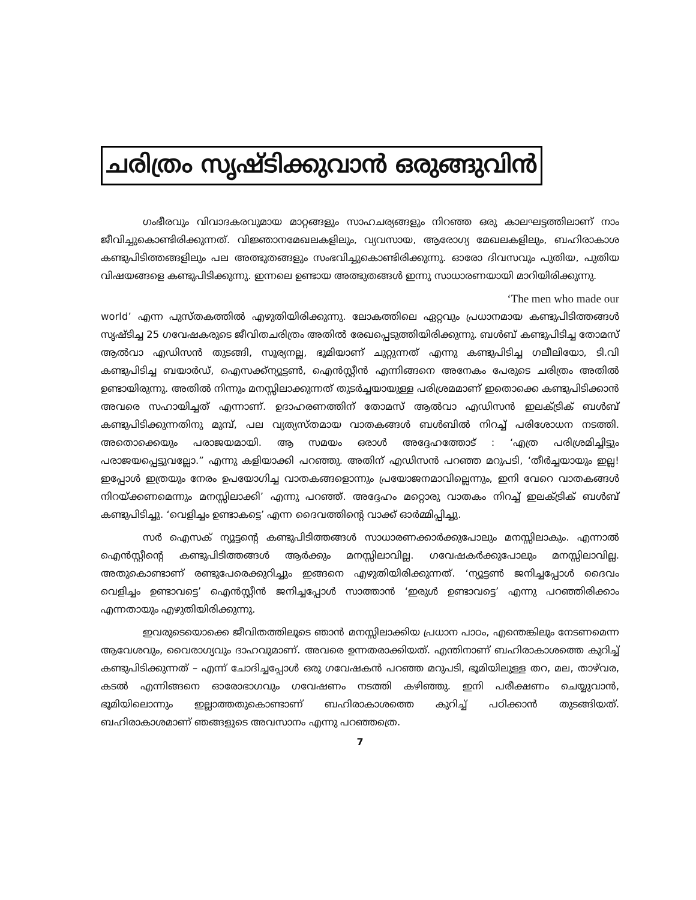ചരിത്രം സൃഷ്ടിക്കുവാൻ ഒരുങ്ങുവിൻ
ഗംഭീരവും വിവാദകരവുമായ മാറ്റങ്ങളും സാഹചര്യങ്ങളും നിറഞ്ഞ ഒരു കാലഘട്ടത്തിലാണ് നാം ജീവിച്ചുകൊണ്ടിരിക്കുന്നത്. വിജ്ഞാനമേഖലകളിലും, വ്യവസായ, ആരോഗ്യ മേഖലകളിലും, ബഹിരാകാശ കണ്ടുപിടിത്തങ്ങളിലും പല അത്ഭുതങ്ങളും സംഭവിച്ചുകൊണ്ടിരിക്കുന്നു. ഓരോ ദിവസവും പുതിയ, പുതിയ വിഷയങ്ങളെ കണ്ടുപിടിക്കുന്നു. ഇന്നലെ ഉണ്ടായ അത്ഭുതങ്ങൾ ഇന്നു സാധാരണയായി മാറിയിരിക്കുന്നു.
‘The men who made our
world’ എന്ന പുസ്തകത്തിൽ എഴുതിയിരിക്കുന്നു. ലോകത്തിലെ ഏറ്റവും പ്രധാനമായ കണ്ടുപിടിത്തങ്ങൾ സൃഷ്ടിച്ച 25 ഗവേഷകരുടെ ജീവിതചരിത്രം അതിൽ രേഖപ്പെടുത്തിയിരിക്കുന്നു. ബൾബ് കണ്ടുപിടിച്ച തോമസ് ആൽവാ എഡിസൻ തുടങ്ങി, സൂര്യനല്ല, ഭൂമിയാണ് ചുറ്റുന്നത് എന്നു കണ്ടുപിടിച്ച ഗലീലിയോ, ടി.വി കണ്ടുപിടിച്ച ബയാർഡ്, ഐസക്ക്ന്യൂട്ടൺ, ഐൻസ്റ്റീൻ എന്നിങ്ങനെ അനേകം പേരുടെ ചരിത്രം അതിൽ ഉണ്ടായിരുന്നു. അതിൽ നിന്നും മനസ്സിലാക്കുന്നത് തുടർച്ചയായുള്ള പരിശ്രമമാണ് ഇതൊക്കെ കണ്ടുപിടിക്കാൻ അവരെ സഹായിച്ചത് എന്നാണ്. ഉദാഹരണത്തിന് തോമസ് ആൽവാ എഡിസൻ ഇലക്ട്രിക് ബൾബ് കണ്ടുപിടിക്കുന്നതിനു മുമ്പ്, പല വ്യത്യസ്തമായ വാതകങ്ങൾ ബൾബിൽ നിറച്ച് പരിശോധന നടത്തി. അതൊക്കെയും പരാജയമായി. ആ സമയം ഒരാൾ അദ്ദേഹത്തോട് : ‘എത്ര പരിശ്രമിച്ചിട്ടും പരാജയപ്പെട്ടുവല്ലോ.” എന്നു കളിയാക്കി പറഞ്ഞു. അതിന് എഡിസൻ പറഞ്ഞ മറുപടി, ‘തീർച്ചയായും ഇല്ല! ഇപ്പോൾ ഇത്രയും നേരം ഉപയോഗിച്ച വാതകങ്ങളൊന്നും പ്രയോജനമാവില്ലെന്നും, ഇനി വേറെ വാതകങ്ങൾ നിറയ്ക്കണമെന്നും മനസ്സിലാക്കി’ എന്നു പറഞ്ഞ്. അദ്ദേഹം മറ്റൊരു വാതകം നിറച്ച് ഇലക്ട്രിക് ബൾബ് കണ്ടുപിടിച്ചു. ‘വെളിച്ചം ഉണ്ടാകട്ടെ’ എന്ന ദൈവത്തിന്റെ വാക്ക് ഓർമ്മിപ്പിച്ചു.
സർ ഐസക് ന്യൂട്ടന്റെ കണ്ടുപിടിത്തങ്ങൾ സാധാരണക്കാർക്കുപോലും മനസ്സിലാകും. എന്നാൽ ഐൻസ്റ്റീന്റെ കണ്ടുപിടിത്തങ്ങൾ ആർക്കും മനസ്സിലാവില്ല. ഗവേഷകർക്കുപോലും മനസ്സിലാവില്ല. അതുകൊണ്ടാണ് രണ്ടുപേരെക്കുറിച്ചും ഇങ്ങനെ എഴുതിയിരിക്കുന്നത്. ‘ന്യൂട്ടൺ ജനിച്ചപ്പോൾ ദൈവം വെളിച്ചം ഉണ്ടാവട്ടെ’ ഐൻസ്റ്റീൻ ജനിച്ചപ്പോൾ സാത്താൻ ‘ഇരുൾ ഉണ്ടാവട്ടെ’ എന്നു പറഞ്ഞിരിക്കാം എന്നതായും എഴുതിയിരിക്കുന്നു.
ഇവരുടെയൊക്കെ ജീവിതത്തിലൂടെ ഞാൻ മനസ്സിലാക്കിയ പ്രധാന പാഠം, എന്തെങ്കിലും നേടണമെന്ന ആവേശവും, വൈരാഗ്യവും ദാഹവുമാണ്. അവരെ ഉന്നതരാക്കിയത്. എന്തിനാണ് ബഹിരാകാശത്തെ കുറിച്ച് കണ്ടുപിടിക്കുന്നത് – എന്ന് ചോദിച്ചപ്പോൾ ഒരു ഗവേഷകൻ പറഞ്ഞ മറുപടി, ഭൂമിയിലുള്ള തറ, മല, താഴ്‌വര, കടൽ എന്നിങ്ങനെ ഓരോഭാഗവും ഗവേഷണം നടത്തി കഴിഞ്ഞു. ഇനി പരീക്ഷണം ചെയ്യുവാൻ, ഭൂമിയിലൊന്നും ഇല്ലാത്തതുകൊണ്ടാണ് ബഹിരാകാശത്തെ കുറിച്ച് പഠിക്കാൻ തുടങ്ങിയത്. ബഹിരാകാശമാണ് ഞങ്ങളുടെ അവസാനം എന്നു പറഞ്ഞത്രെ.
7